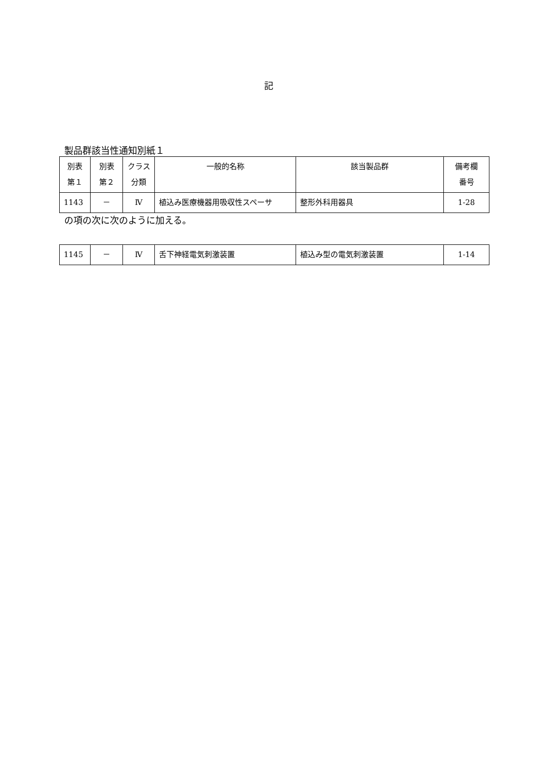記
製品群該当性通知別紙１
| 別表 第１ | 別表 第２ | クラス 分類 | 一般的名称 | 該当製品群 | 備考欄 番号 |
| 1143 | － | Ⅳ | 植込み医療機器用吸収性スペーサ | 整形外科用器具 | 1-28 |
の項の次に次のように加える。
| 1145 | － | Ⅳ | 舌下神経電気刺激装置 | 植込み型の電気刺激装置 | 1-14 |